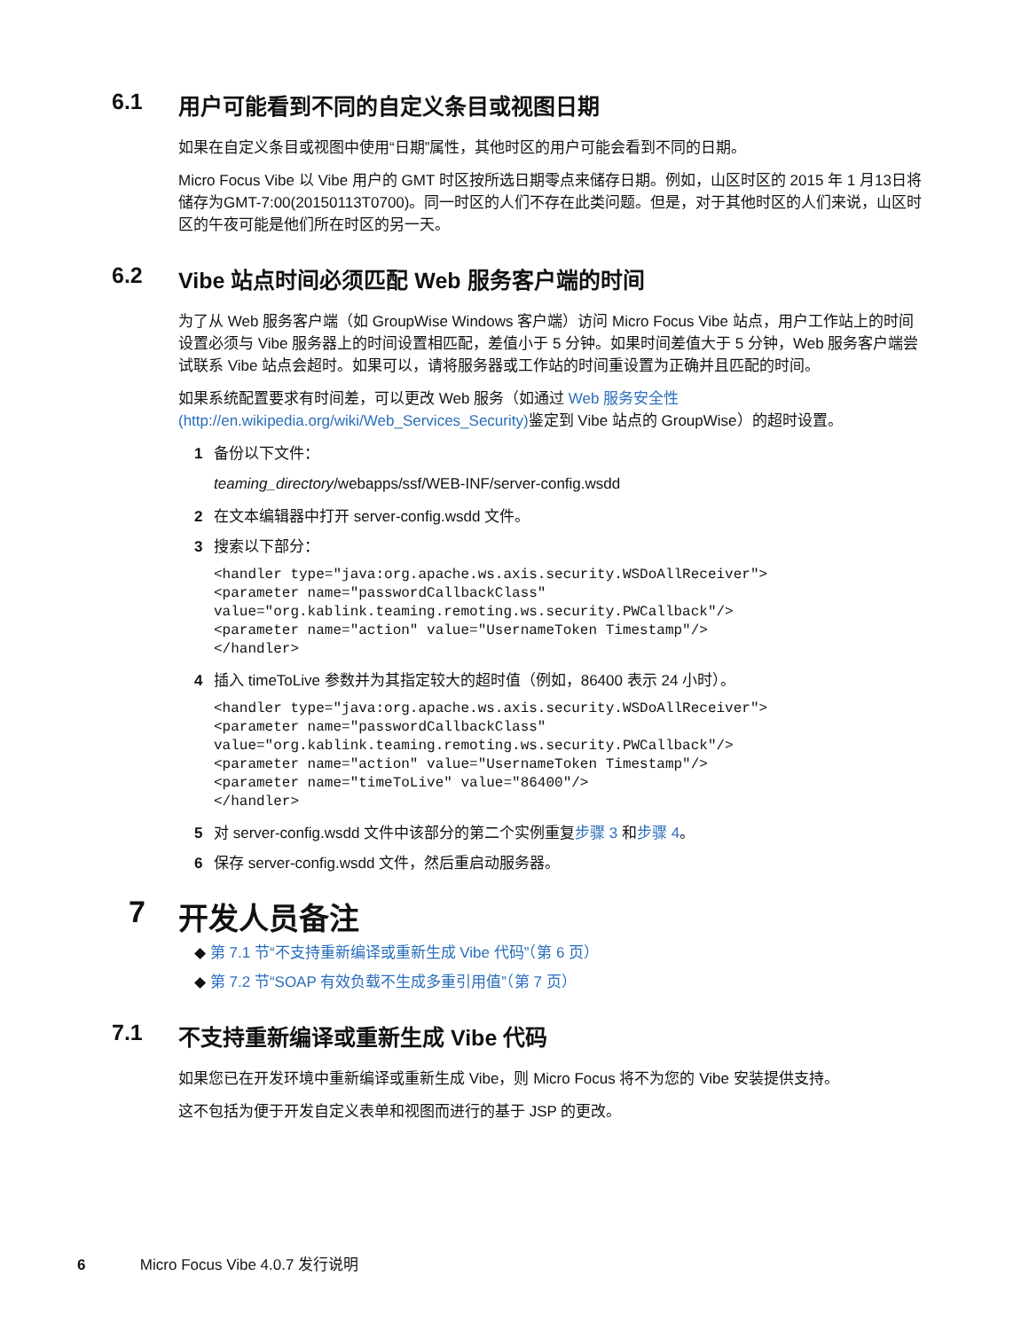6.1 用户可能看到不同的自定义条目或视图日期
如果在自定义条目或视图中使用“日期”属性，其他时区的用户可能会看到不同的日期。
Micro Focus Vibe 以 Vibe 用户的 GMT 时区按所选日期零点来储存日期。例如，山区时区的 2015 年 1 月13日将储存为GMT-7:00(20150113T0700)。同一时区的人们不存在此类问题。但是，对于其他时区的人们来说，山区时区的午夜可能是他们所在时区的另一天。
6.2 Vibe 站点时间必须匹配 Web 服务客户端的时间
为了从 Web 服务客户端（如 GroupWise Windows 客户端）访问 Micro Focus Vibe 站点，用户工作站上的时间设置必须与 Vibe 服务器上的时间设置相匹配，差值小于 5 分钟。如果时间差值大于 5 分钟，Web 服务客户端尝试联系 Vibe 站点会超时。如果可以，请将服务器或工作站的时间重设置为正确并且匹配的时间。
如果系统配置要求有时间差，可以更改 Web 服务（如通过 Web 服务安全性 (http://en.wikipedia.org/wiki/Web_Services_Security) 鉴定到 Vibe 站点的 GroupWise）的超时设置。
1 备份以下文件：
teaming_directory/webapps/ssf/WEB-INF/server-config.wsdd
2 在文本编辑器中打开 server-config.wsdd 文件。
3 搜索以下部分：
<handler type="java:org.apache.ws.axis.security.WSDoAllReceiver">
<parameter name="passwordCallbackClass"
value="org.kablink.teaming.remoting.ws.security.PWCallback"/>
<parameter name="action" value="UsernameToken Timestamp"/>
</handler>
4 插入 timeToLive 参数并为其指定较大的超时值（例如，86400 表示 24 小时）。
<handler type="java:org.apache.ws.axis.security.WSDoAllReceiver">
<parameter name="passwordCallbackClass"
value="org.kablink.teaming.remoting.ws.security.PWCallback"/>
<parameter name="action" value="UsernameToken Timestamp"/>
<parameter name="timeToLive" value="86400"/>
</handler>
5 对 server-config.wsdd 文件中该部分的第二个实例重复步骤 3 和步骤 4。
6 保存 server-config.wsdd 文件，然后重启动服务器。
7 开发人员备注
◆ 第 7.1 节“不支持重新编译或重新生成 Vibe 代码”（第 6 页）
◆ 第 7.2 节“SOAP 有效负载不生成多重引用值”（第 7 页）
7.1 不支持重新编译或重新生成 Vibe 代码
如果您已在开发环境中重新编译或重新生成 Vibe，则 Micro Focus 将不为您的 Vibe 安装提供支持。
这不包括为便于开发自定义表单和视图而进行的基于 JSP 的更改。
6 Micro Focus Vibe 4.0.7 发行说明